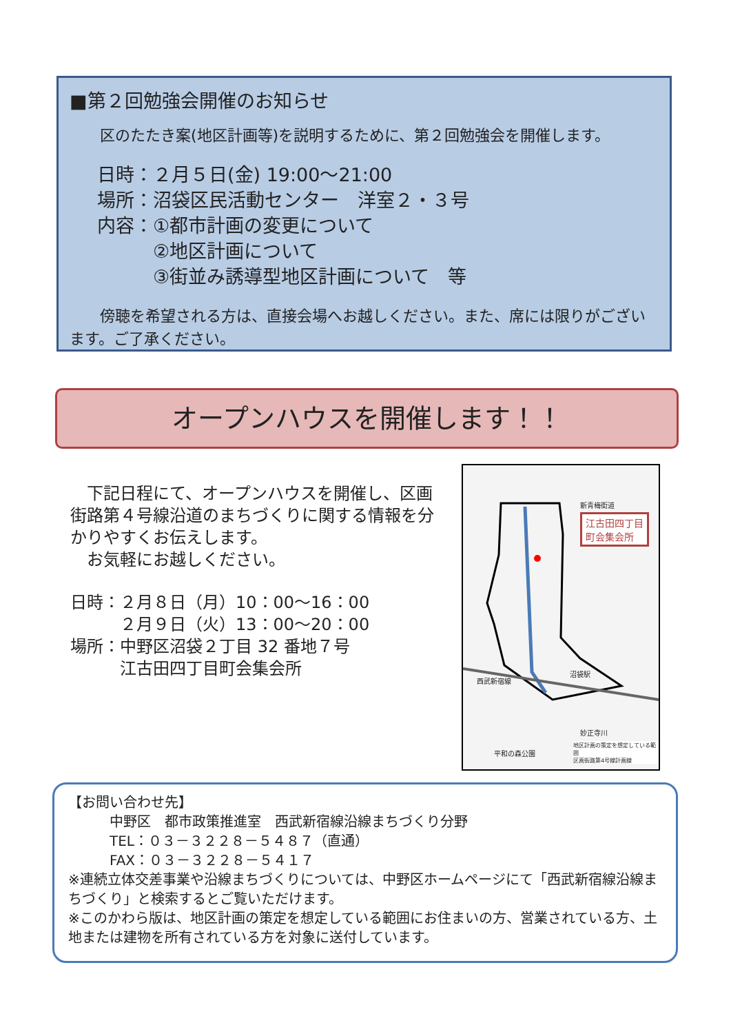■第２回勉強会開催のお知らせ
　　区のたたき案(地区計画等)を説明するために、第２回勉強会を開催します。
日時：２月５日(金) 19:00～21:00
場所：沼袋区民活動センター　洋室２・３号
内容：①都市計画の変更について
　　　②地区計画について
　　　③街並み誘導型地区計画について　等
　　傍聴を希望される方は、直接会場へお越しください。また、席には限りがございます。ご了承ください。
オープンハウスを開催します！！
　下記日程にて、オープンハウスを開催し、区画街路第４号線沿道のまちづくりに関する情報を分かりやすくお伝えします。
　お気軽にお越しください。
日時：２月８日（月）10：00～16：00
　　　２月９日（火）13：00～20：00
場所：中野区沼袋２丁目 32 番地７号
　　　江古田四丁目町会集会所
江古田四丁目
町会集会所
新青梅街道
西武新宿線
沼袋駅
妙正寺川
平和の森公園
地区計画の策定を想定している範囲
区画街路第4号線計画線
【お問い合わせ先】
　　　中野区　都市政策推進室　西武新宿線沿線まちづくり分野
　　　TEL：０３－３２２８－５４８７（直通）
　　　FAX：０３－３２２８－５４１７
※連続立体交差事業や沿線まちづくりについては、中野区ホームページにて「西武新宿線沿線まちづくり」と検索するとご覧いただけます。
※このかわら版は、地区計画の策定を想定している範囲にお住まいの方、営業されている方、土地または建物を所有されている方を対象に送付しています。